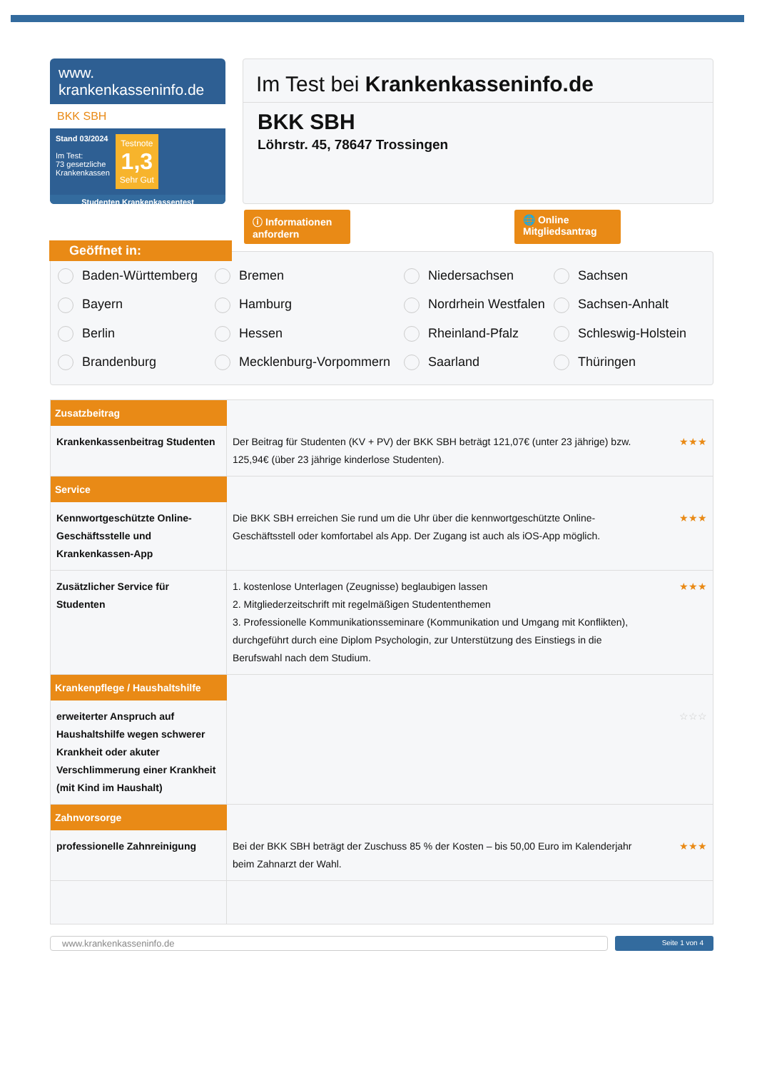www.
krankenkasseninfo.de
BKK SBH
Stand 03/2024
Im Test:
73 gesetzliche
Krankenkassen
Testnote
1,3
Sehr Gut
Studenten Krankenkassentest
Im Test bei Krankenkasseninfo.de
BKK SBH
Löhrstr. 45, 78647 Trossingen
ⓘ Informationen anfordern
🌐 Online Mitgliedsantrag
Geöffnet in:
Baden-Württemberg Bremen Niedersachsen Sachsen Bayern Hamburg Nordrhein Westfalen Sachsen-Anhalt Berlin Hessen Rheinland-Pfalz Schleswig-Holstein Brandenburg Mecklenburg-Vorpommern Saarland Thüringen
| Zusatzbeitrag | | |
| Krankenkassenbeitrag Studenten | Der Beitrag für Studenten (KV + PV) der BKK SBH beträgt 121,07€ (unter 23 jährige) bzw. 125,94€ (über 23 jährige kinderlose Studenten). | ★★★ |
| Service | | |
| Kennwortgeschützte Online-Geschäftsstelle und Krankenkassen-App | Die BKK SBH erreichen Sie rund um die Uhr über die kennwortgeschützte Online-Geschäftsstell oder komfortabel als App. Der Zugang ist auch als iOS-App möglich. | ★★★ |
| Zusätzlicher Service für Studenten | 1. kostenlose Unterlagen (Zeugnisse) beglaubigen lassen 2. Mitgliederzeitschrift mit regelmäßigen Studententhemen 3. Professionelle Kommunikationsseminare (Kommunikation und Umgang mit Konflikten), durchgeführt durch eine Diplom Psychologin, zur Unterstützung des Einstiegs in die Berufswahl nach dem Studium. | ★★★ |
| Krankenpflege / Haushaltshilfe | | |
| erweiterter Anspruch auf Haushaltshilfe wegen schwerer Krankheit oder akuter Verschlimmerung einer Krankheit (mit Kind im Haushalt) | | ☆☆☆ |
| Zahnvorsorge | | |
| professionelle Zahnreinigung | Bei der BKK SBH beträgt der Zuschuss 85 % der Kosten – bis 50,00 Euro im Kalenderjahr beim Zahnarzt der Wahl. | ★★★ |
www.krankenkasseninfo.de
Seite 1 von 4